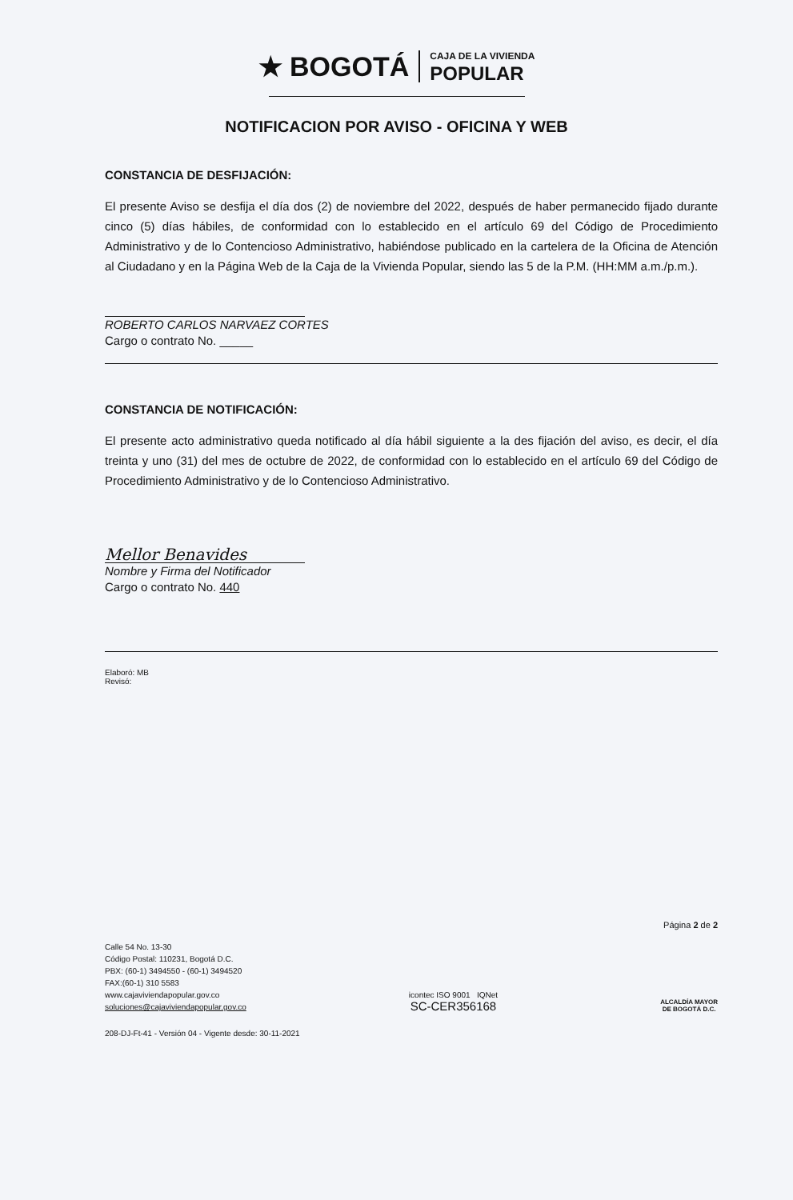★ BOGOTÁ CAJA DE LA VIVIENDA
POPULAR
NOTIFICACION POR AVISO - OFICINA Y WEB
CONSTANCIA DE DESFIJACIÓN:
El presente Aviso se desfija el día dos (2) de noviembre del 2022, después de haber permanecido fijado durante cinco (5) días hábiles, de conformidad con lo establecido en el artículo 69 del Código de Procedimiento Administrativo y de lo Contencioso Administrativo, habiéndose publicado en la cartelera de la Oficina de Atención al Ciudadano y en la Página Web de la Caja de la Vivienda Popular, siendo las 5 de la P.M. (HH:MM a.m./p.m.).
ROBERTO CARLOS NARVAEZ CORTES
Cargo o contrato No. _____
CONSTANCIA DE NOTIFICACIÓN:
El presente acto administrativo queda notificado al día hábil siguiente a la des fijación del aviso, es decir, el día treinta y uno (31) del mes de octubre de 2022, de conformidad con lo establecido en el artículo 69 del Código de Procedimiento Administrativo y de lo Contencioso Administrativo.
Mellor Benavides
Nombre y Firma del Notificador
Cargo o contrato No. 440
Elaboró: MB
Revisó:
Página 2 de 2
Calle 54 No. 13-30
Código Postal: 110231, Bogotá D.C.
PBX: (60-1) 3494550 - (60-1) 3494520
FAX:(60-1) 310 5583
www.cajaviviendapopular.gov.co
soluciones@cajaviviendapopular.gov.co
icontec ISO 9001 IQNet
SC-CER356168
ALCALDÍA MAYOR
DE BOGOTÁ D.C.
208-DJ-Ft-41 - Versión 04 - Vigente desde: 30-11-2021